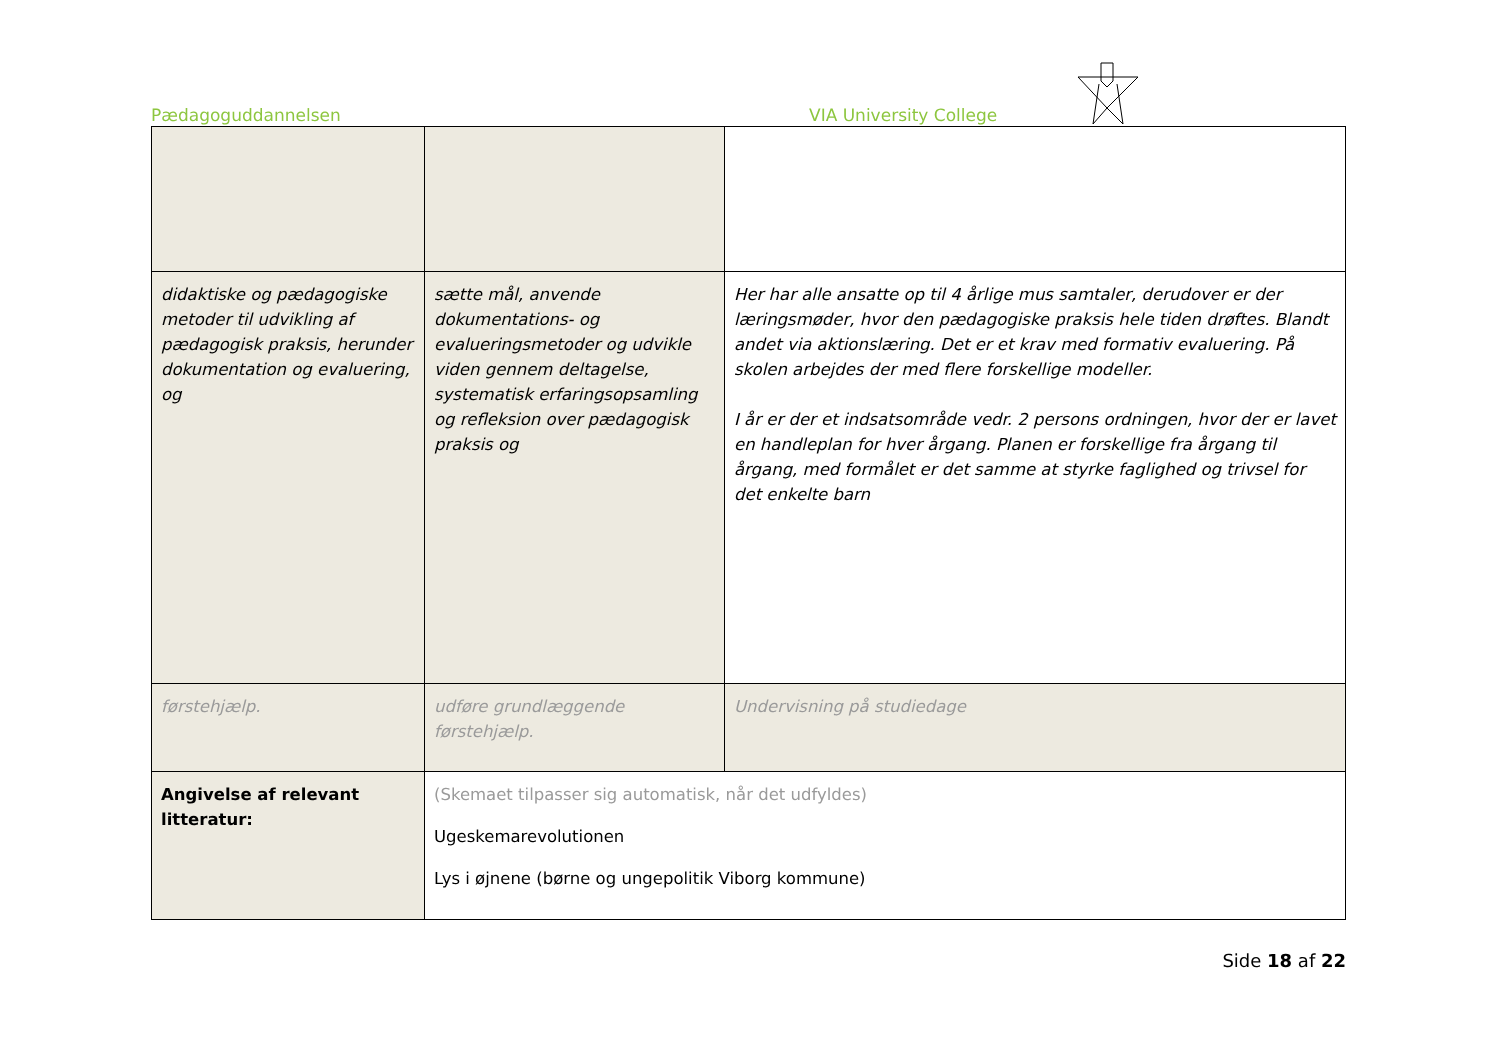Pædagoguddannelsen VIA University College
| didaktiske og pædagogiske metoder til udvikling af pædagogisk praksis, herunder dokumentation og evaluering, og | sætte mål, anvende dokumentations- og evalueringsmetoder og udvikle viden gennem deltagelse, systematisk erfaringsopsamling og refleksion over pædagogisk praksis og | Her har alle ansatte op til 4 årlige mus samtaler, derudover er der læringsmøder, hvor den pædagogiske praksis hele tiden drøftes. Blandt andet via aktionslæring. Det er et krav med formativ evaluering. På skolen arbejdes der med flere forskellige modeller. I år er der et indsatsområde vedr. 2 persons ordningen, hvor der er lavet en handleplan for hver årgang. Planen er forskellige fra årgang til årgang, med formålet er det samme at styrke faglighed og trivsel for det enkelte barn |
| førstehjælp. | udføre grundlæggende førstehjælp. | Undervisning på studiedage |
| Angivelse af relevant litteratur: | (Skemaet tilpasser sig automatisk, når det udfyldes) Ugeskemarevolutionen Lys i øjnene (børne og ungepolitik Viborg kommune) | |
Side 18 af 22